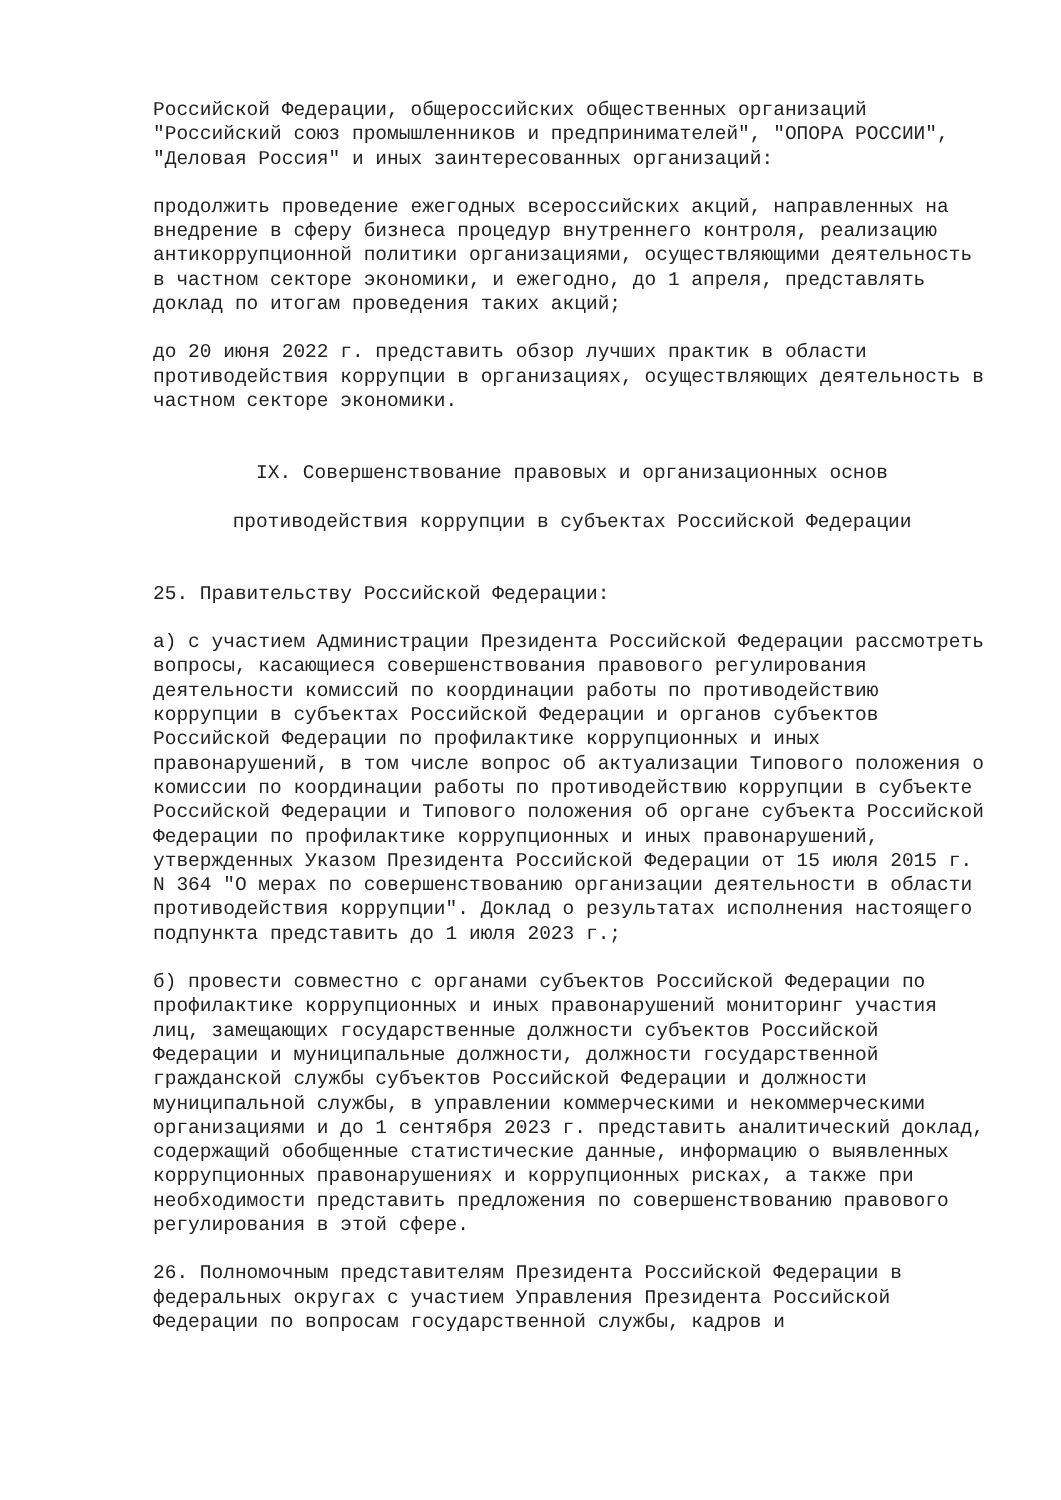Российской Федерации, общероссийских общественных организаций "Российский союз промышленников и предпринимателей", "ОПОРА РОССИИ", "Деловая Россия" и иных заинтересованных организаций:
продолжить проведение ежегодных всероссийских акций, направленных на внедрение в сферу бизнеса процедур внутреннего контроля, реализацию антикоррупционной политики организациями, осуществляющими деятельность в частном секторе экономики, и ежегодно, до 1 апреля, представлять доклад по итогам проведения таких акций;
до 20 июня 2022 г. представить обзор лучших практик в области противодействия коррупции в организациях, осуществляющих деятельность в частном секторе экономики.
IX. Совершенствование правовых и организационных основ
противодействия коррупции в субъектах Российской Федерации
25. Правительству Российской Федерации:
а) с участием Администрации Президента Российской Федерации рассмотреть вопросы, касающиеся совершенствования правового регулирования деятельности комиссий по координации работы по противодействию коррупции в субъектах Российской Федерации и органов субъектов Российской Федерации по профилактике коррупционных и иных правонарушений, в том числе вопрос об актуализации Типового положения о комиссии по координации работы по противодействию коррупции в субъекте Российской Федерации и Типового положения об органе субъекта Российской Федерации по профилактике коррупционных и иных правонарушений, утвержденных Указом Президента Российской Федерации от 15 июля 2015 г. N 364 "О мерах по совершенствованию организации деятельности в области противодействия коррупции". Доклад о результатах исполнения настоящего подпункта представить до 1 июля 2023 г.;
б) провести совместно с органами субъектов Российской Федерации по профилактике коррупционных и иных правонарушений мониторинг участия лиц, замещающих государственные должности субъектов Российской Федерации и муниципальные должности, должности государственной гражданской службы субъектов Российской Федерации и должности муниципальной службы, в управлении коммерческими и некоммерческими организациями и до 1 сентября 2023 г. представить аналитический доклад, содержащий обобщенные статистические данные, информацию о выявленных коррупционных правонарушениях и коррупционных рисках, а также при необходимости представить предложения по совершенствованию правового регулирования в этой сфере.
26. Полномочным представителям Президента Российской Федерации в федеральных округах с участием Управления Президента Российской Федерации по вопросам государственной службы, кадров и